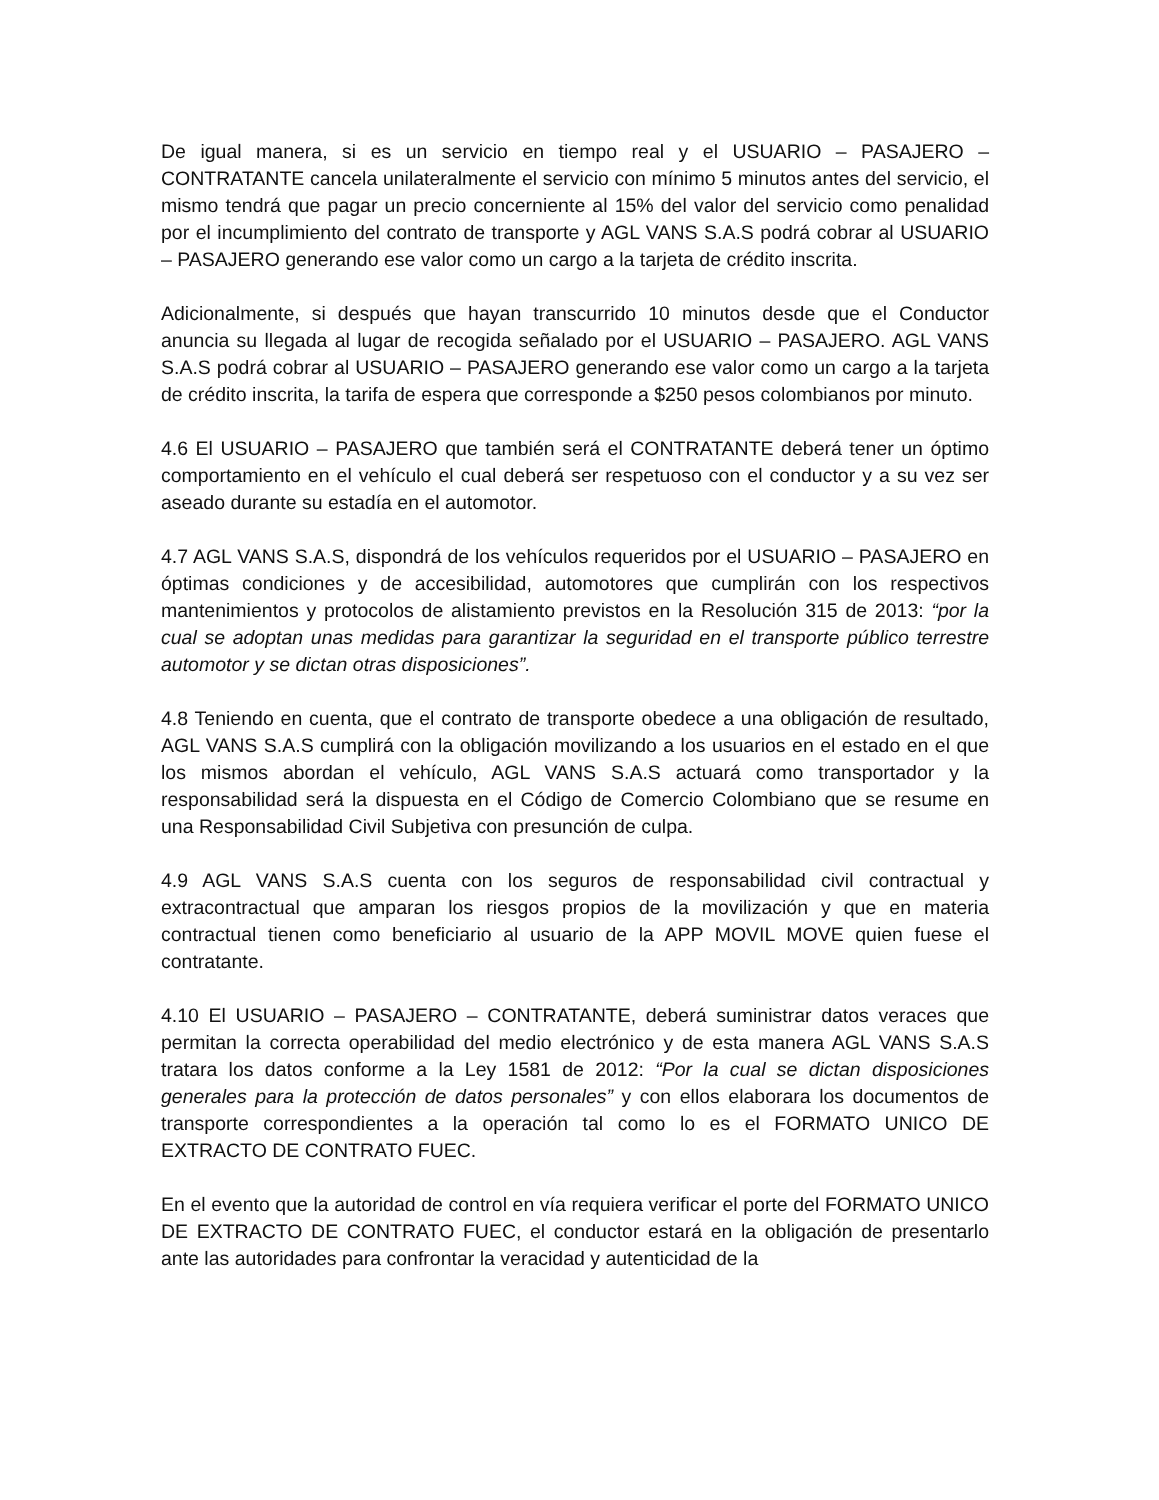De igual manera, si es un servicio en tiempo real y el USUARIO – PASAJERO – CONTRATANTE cancela unilateralmente el servicio con mínimo 5 minutos antes del servicio, el mismo tendrá que pagar un precio concerniente al 15% del valor del servicio como penalidad por el incumplimiento del contrato de transporte y AGL VANS S.A.S podrá cobrar al USUARIO – PASAJERO generando ese valor como un cargo a la tarjeta de crédito inscrita.
Adicionalmente, si después que hayan transcurrido 10 minutos desde que el Conductor anuncia su llegada al lugar de recogida señalado por el USUARIO – PASAJERO. AGL VANS S.A.S podrá cobrar al USUARIO – PASAJERO generando ese valor como un cargo a la tarjeta de crédito inscrita, la tarifa de espera que corresponde a $250 pesos colombianos por minuto.
4.6 El USUARIO – PASAJERO que también será el CONTRATANTE deberá tener un óptimo comportamiento en el vehículo el cual deberá ser respetuoso con el conductor y a su vez ser aseado durante su estadía en el automotor.
4.7 AGL VANS S.A.S, dispondrá de los vehículos requeridos por el USUARIO – PASAJERO en óptimas condiciones y de accesibilidad, automotores que cumplirán con los respectivos mantenimientos y protocolos de alistamiento previstos en la Resolución 315 de 2013: “por la cual se adoptan unas medidas para garantizar la seguridad en el transporte público terrestre automotor y se dictan otras disposiciones”.
4.8 Teniendo en cuenta, que el contrato de transporte obedece a una obligación de resultado, AGL VANS S.A.S cumplirá con la obligación movilizando a los usuarios en el estado en el que los mismos abordan el vehículo, AGL VANS S.A.S actuará como transportador y la responsabilidad será la dispuesta en el Código de Comercio Colombiano que se resume en una Responsabilidad Civil Subjetiva con presunción de culpa.
4.9 AGL VANS S.A.S cuenta con los seguros de responsabilidad civil contractual y extracontractual que amparan los riesgos propios de la movilización y que en materia contractual tienen como beneficiario al usuario de la APP MOVIL MOVE quien fuese el contratante.
4.10 El USUARIO – PASAJERO – CONTRATANTE, deberá suministrar datos veraces que permitan la correcta operabilidad del medio electrónico y de esta manera AGL VANS S.A.S tratara los datos conforme a la Ley 1581 de 2012: “Por la cual se dictan disposiciones generales para la protección de datos personales” y con ellos elaborara los documentos de transporte correspondientes a la operación tal como lo es el FORMATO UNICO DE EXTRACTO DE CONTRATO FUEC.
En el evento que la autoridad de control en vía requiera verificar el porte del FORMATO UNICO DE EXTRACTO DE CONTRATO FUEC, el conductor estará en la obligación de presentarlo ante las autoridades para confrontar la veracidad y autenticidad de la